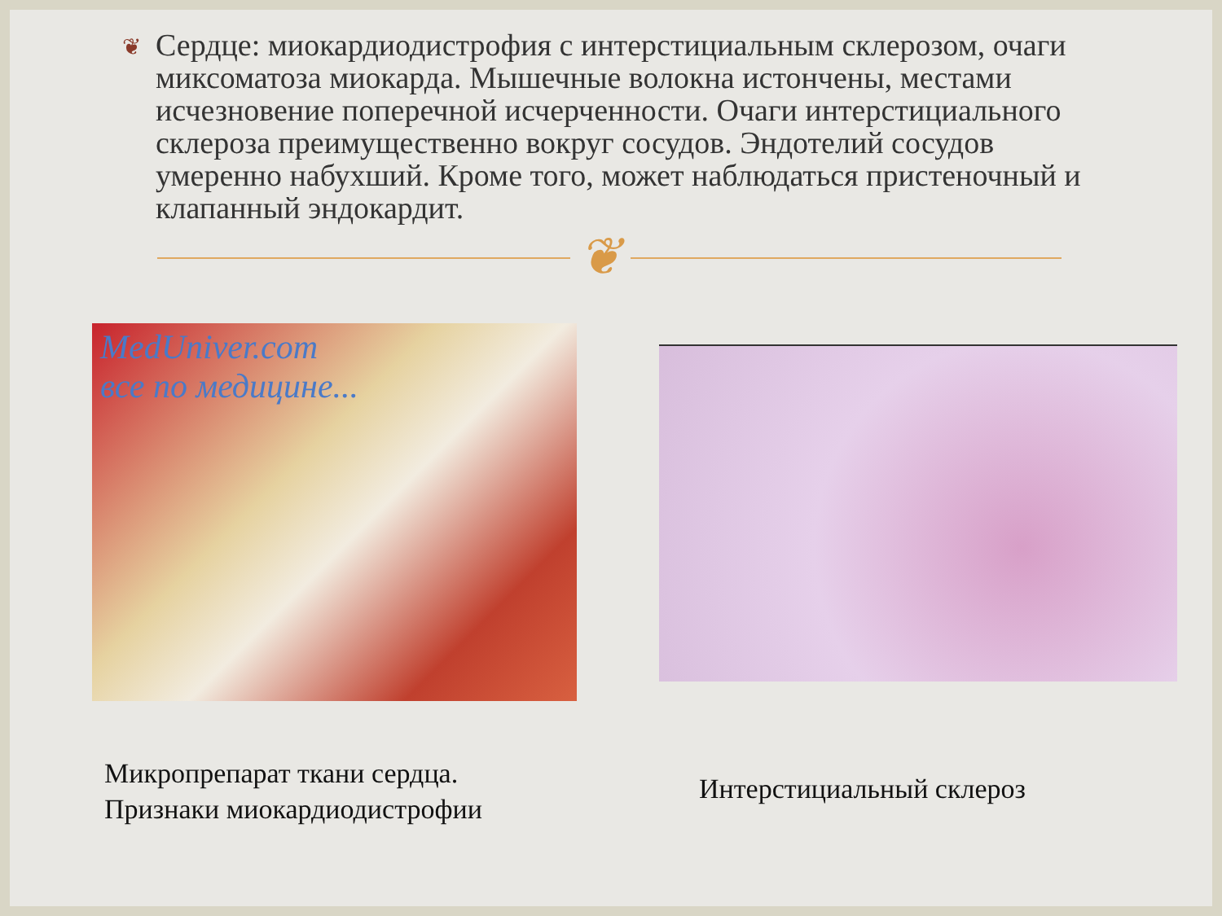❦
Сердце: миокардиодистрофия с интерстициальным склерозом, очаги миксоматоза миокарда. Мышечные волокна истончены, местами исчезновение поперечной исчерченности. Очаги интерстициального склероза преимущественно вокруг сосудов. Эндотелий сосудов умеренно набухший. Кроме того, может наблюдаться пристеночный и клапанный эндокардит.
❦
MedUniver.com
все по медицине...
Микропрепарат ткани сердца.
Признаки миокардиодистрофии
Интерстициальный склероз